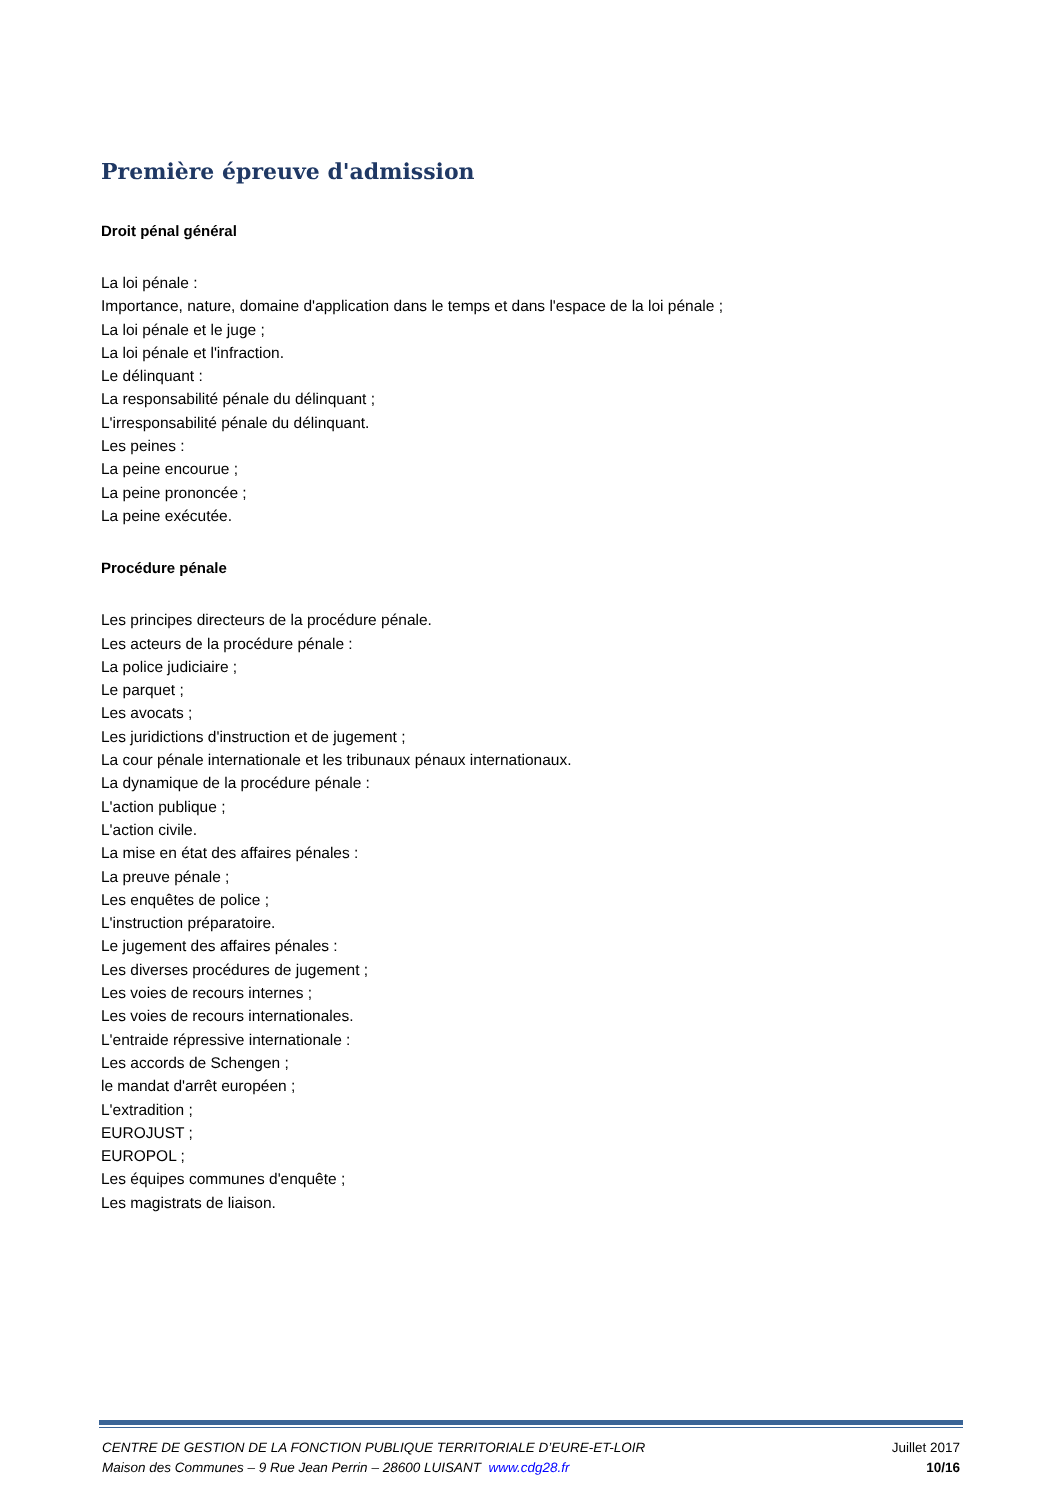Première épreuve d'admission
Droit pénal général
La loi pénale :
Importance, nature, domaine d'application dans le temps et dans l'espace de la loi pénale ;
La loi pénale et le juge ;
La loi pénale et l'infraction.
Le délinquant :
La responsabilité pénale du délinquant ;
L'irresponsabilité pénale du délinquant.
Les peines :
La peine encourue ;
La peine prononcée ;
La peine exécutée.
Procédure pénale
Les principes directeurs de la procédure pénale.
Les acteurs de la procédure pénale :
La police judiciaire ;
Le parquet ;
Les avocats ;
Les juridictions d'instruction et de jugement ;
La cour pénale internationale et les tribunaux pénaux internationaux.
La dynamique de la procédure pénale :
L'action publique ;
L'action civile.
La mise en état des affaires pénales :
La preuve pénale ;
Les enquêtes de police ;
L'instruction préparatoire.
Le jugement des affaires pénales :
Les diverses procédures de jugement ;
Les voies de recours internes ;
Les voies de recours internationales.
L'entraide répressive internationale :
Les accords de Schengen ;
le mandat d'arrêt européen ;
L'extradition ;
EUROJUST ;
EUROPOL ;
Les équipes communes d'enquête ;
Les magistrats de liaison.
CENTRE DE GESTION DE LA FONCTION PUBLIQUE TERRITORIALE D’EURE-ET-LOIR Juillet 2017
Maison des Communes – 9 Rue Jean Perrin – 28600 LUISANT www.cdg28.fr 10/16